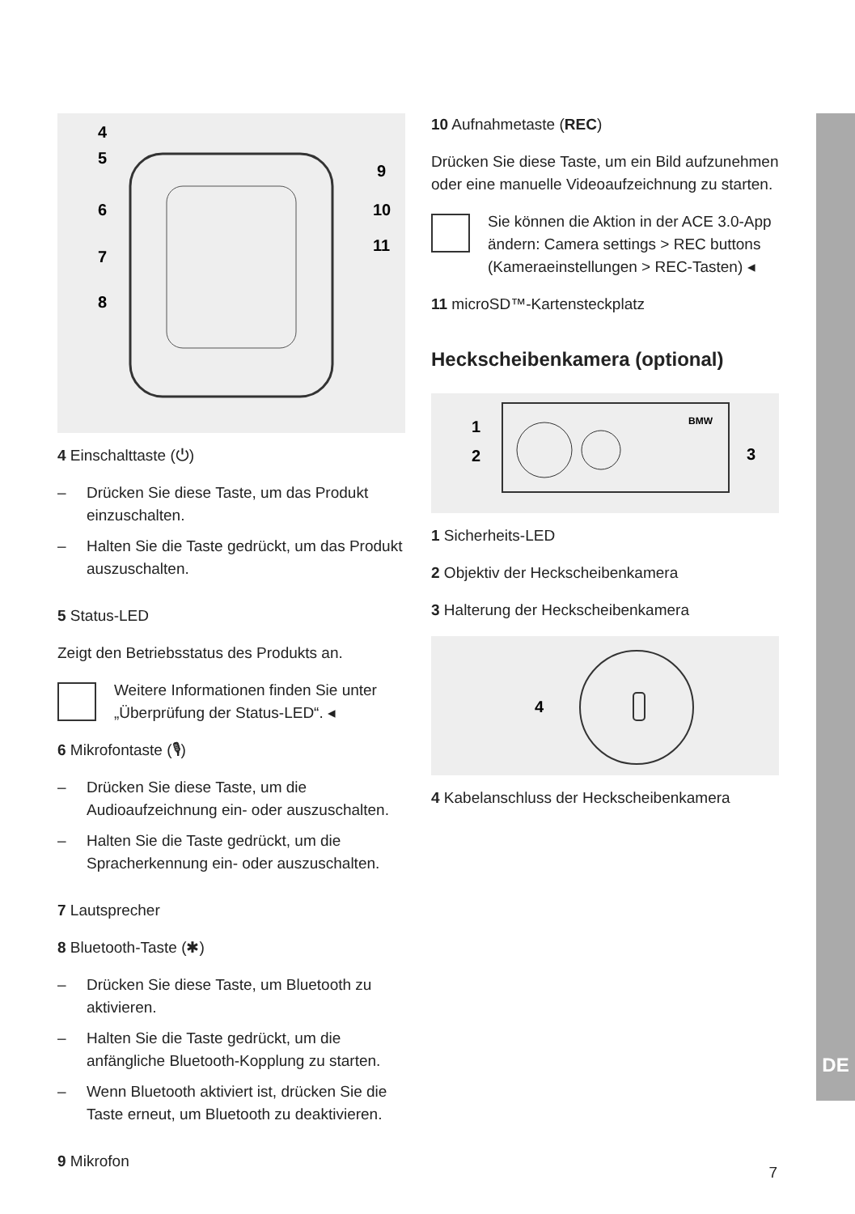4
5
6
7
8
9
10
11
4 Einschalttaste (⏻)
– Drücken Sie diese Taste, um das Produkt einzuschalten.
– Halten Sie die Taste gedrückt, um das Produkt auszuschalten.
5 Status-LED
Zeigt den Betriebsstatus des Produkts an.
Weitere Informationen finden Sie unter „Überprüfung der Status-LED“. ◂
6 Mikrofontaste (🎙)
– Drücken Sie diese Taste, um die Audioaufzeichnung ein- oder auszuschalten.
– Halten Sie die Taste gedrückt, um die Spracherkennung ein- oder auszuschalten.
7 Lautsprecher
8 Bluetooth-Taste (✱)
– Drücken Sie diese Taste, um Bluetooth zu aktivieren.
– Halten Sie die Taste gedrückt, um die anfängliche Bluetooth-Kopplung zu starten.
– Wenn Bluetooth aktiviert ist, drücken Sie die Taste erneut, um Bluetooth zu deaktivieren.
9 Mikrofon
10 Aufnahmetaste (REC)
Drücken Sie diese Taste, um ein Bild aufzunehmen oder eine manuelle Videoaufzeichnung zu starten.
Sie können die Aktion in der ACE 3.0-App ändern: Camera settings > REC buttons (Kameraeinstellungen > REC-Tasten) ◂
11 microSD™-Kartensteckplatz
Heckscheibenkamera (optional)
1
2
3
BMW
1 Sicherheits-LED
2 Objektiv der Heckscheibenkamera
3 Halterung der Heckscheibenkamera
4
4 Kabelanschluss der Heckscheibenkamera
DE
7